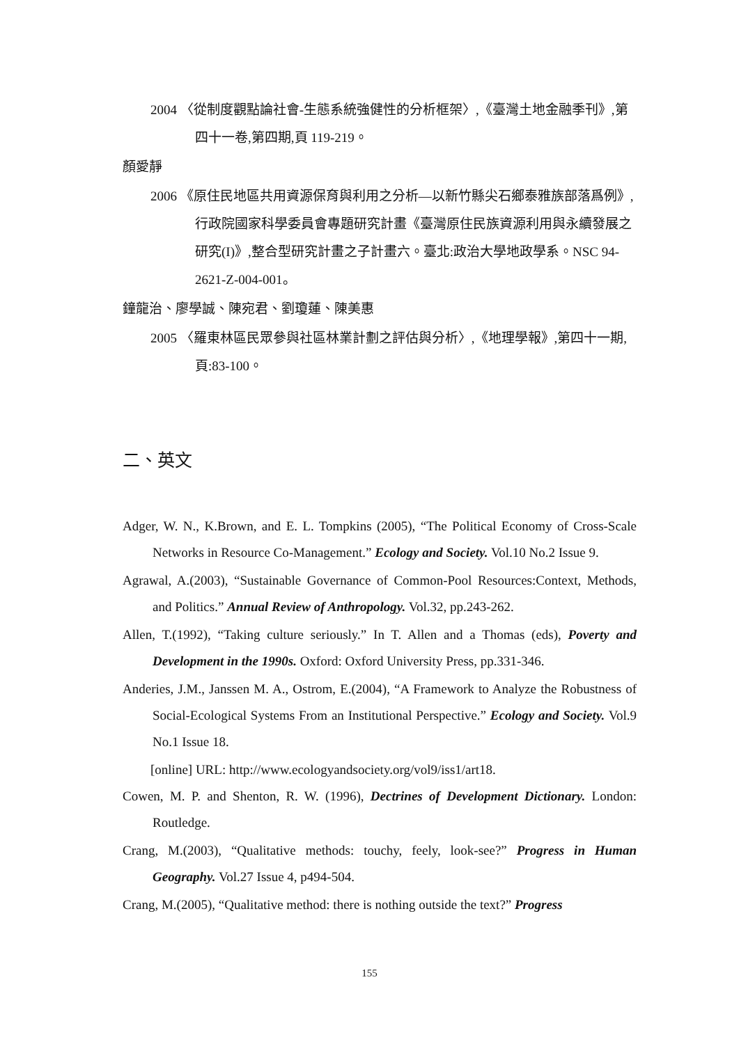2004 〈從制度觀點論社會-生態系統強健性的分析框架〉,《臺灣土地金融季刊》,第四十一卷,第四期,頁 119-219。
顏愛靜
2006 《原住民地區共用資源保育與利用之分析—以新竹縣尖石鄉泰雅族部落爲例》,行政院國家科學委員會專題研究計畫《臺灣原住民族資源利用與永續發展之研究(I)》,整合型研究計畫之子計畫六。臺北:政治大學地政學系。NSC 94-2621-Z-004-001。
鐘龍治、廖學誠、陳宛君、劉瓊蓮、陳美惠
2005 〈羅東林區民眾參與社區林業計劃之評估與分析〉,《地理學報》,第四十一期,頁:83-100。
二、英文
Adger, W. N., K.Brown, and E. L. Tompkins (2005), “The Political Economy of Cross-Scale Networks in Resource Co-Management.” Ecology and Society. Vol.10 No.2 Issue 9.
Agrawal, A.(2003), “Sustainable Governance of Common-Pool Resources:Context, Methods, and Politics.” Annual Review of Anthropology. Vol.32, pp.243-262.
Allen, T.(1992), “Taking culture seriously.” In T. Allen and a Thomas (eds), Poverty and Development in the 1990s. Oxford: Oxford University Press, pp.331-346.
Anderies, J.M., Janssen M. A., Ostrom, E.(2004), “A Framework to Analyze the Robustness of Social-Ecological Systems From an Institutional Perspective.” Ecology and Society. Vol.9 No.1 Issue 18.
[online] URL: http://www.ecologyandsociety.org/vol9/iss1/art18.
Cowen, M. P. and Shenton, R. W. (1996), Dectrines of Development Dictionary. London: Routledge.
Crang, M.(2003), “Qualitative methods: touchy, feely, look-see?” Progress in Human Geography. Vol.27 Issue 4, p494-504.
Crang, M.(2005), “Qualitative method: there is nothing outside the text?” Progress
155